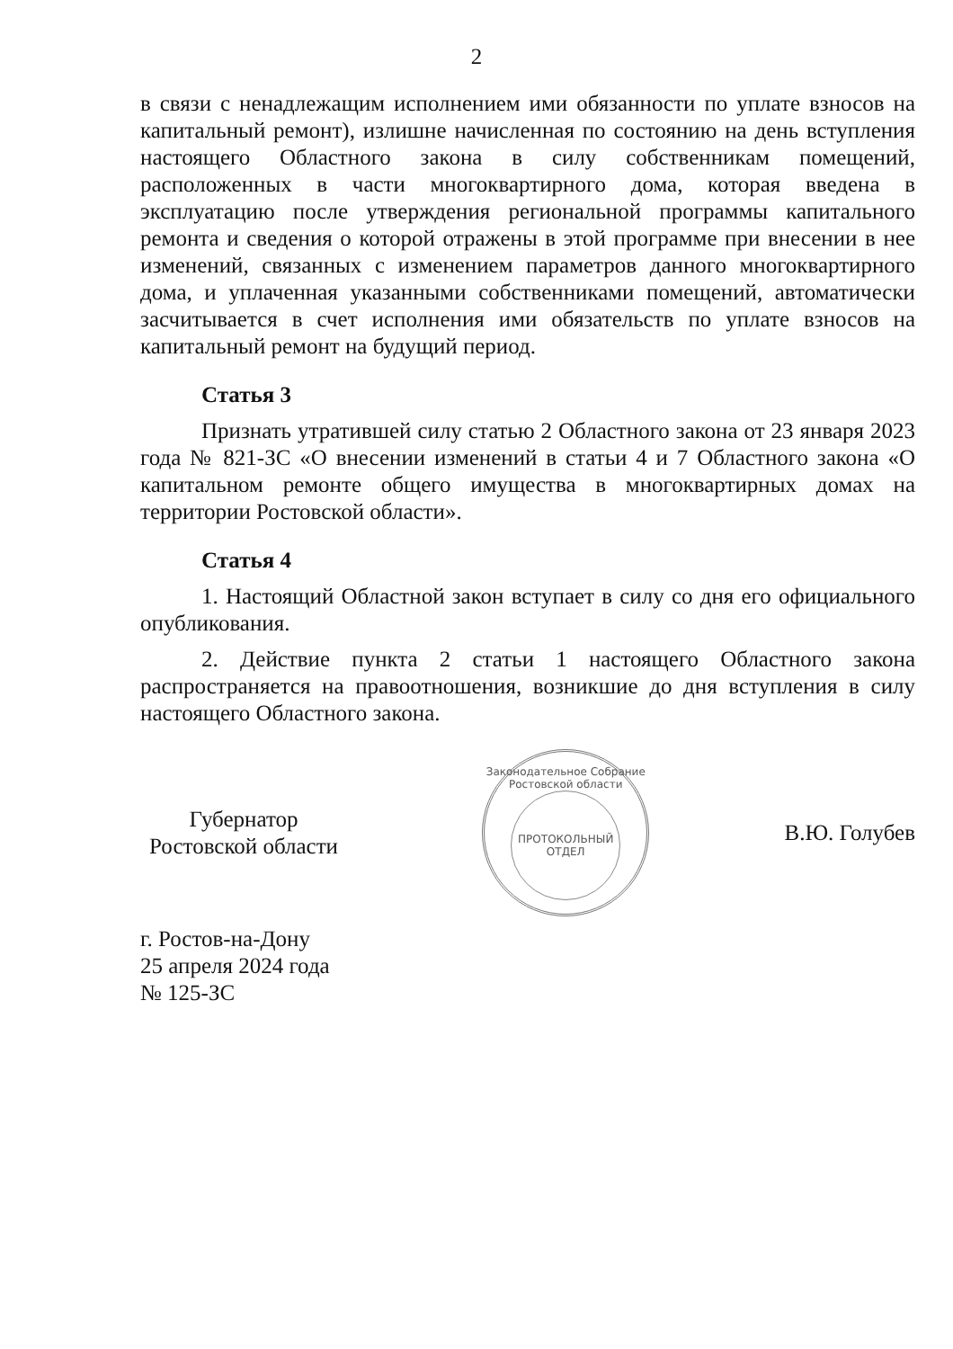2
в связи с ненадлежащим исполнением ими обязанности по уплате взносов на капитальный ремонт), излишне начисленная по состоянию на день вступления настоящего Областного закона в силу собственникам помещений, расположенных в части многоквартирного дома, которая введена в эксплуатацию после утверждения региональной программы капитального ремонта и сведения о которой отражены в этой программе при внесении в нее изменений, связанных с изменением параметров данного многоквартирного дома, и уплаченная указанными собственниками помещений, автоматически засчитывается в счет исполнения ими обязательств по уплате взносов на капитальный ремонт на будущий период.
Статья 3
Признать утратившей силу статью 2 Областного закона от 23 января 2023 года № 821-ЗС «О внесении изменений в статьи 4 и 7 Областного закона «О капитальном ремонте общего имущества в многоквартирных домах на территории Ростовской области».
Статья 4
1. Настоящий Областной закон вступает в силу со дня его официального опубликования.
2. Действие пункта 2 статьи 1 настоящего Областного закона распространяется на правоотношения, возникшие до дня вступления в силу настоящего Областного закона.
Губернатор
Ростовской области
Законодательное Собрание Ростовской области
ПРОТОКОЛЬНЫЙ
ОТДЕЛ
В.Ю. Голубев
г. Ростов-на-Дону
25 апреля 2024 года
№ 125-ЗС